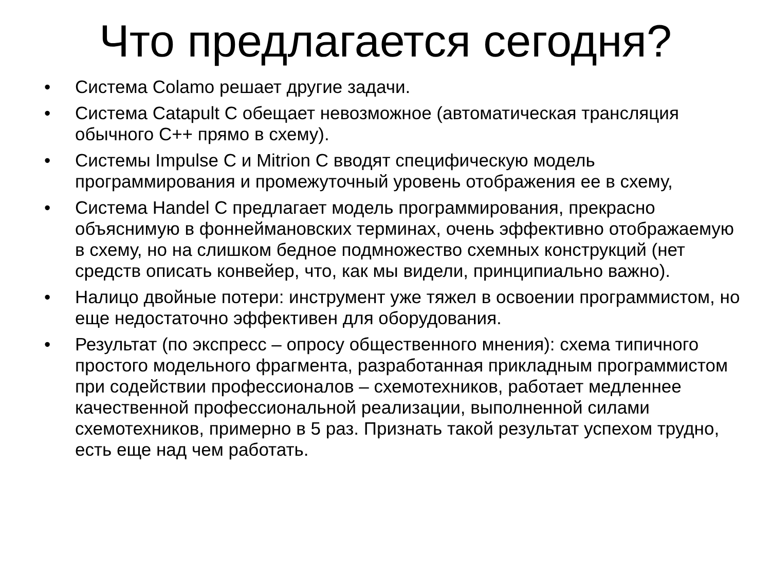Что предлагается сегодня?
• Система Colamo решает другие задачи.
• Система Catapult C обещает невозможное (автоматическая трансляция обычного С++ прямо в схему).
• Системы Impulse C и Mitrion C вводят специфическую модель программирования и промежуточный уровень отображения ее в схему,
• Система Handel C предлагает модель программирования, прекрасно объяснимую в фоннеймановских терминах, очень эффективно отображаемую в схему, но на слишком бедное подмножество схемных конструкций (нет средств описать конвейер, что, как мы видели, принципиально важно).
• Налицо двойные потери: инструмент уже тяжел в освоении программистом, но еще недостаточно эффективен для оборудования.
• Результат (по экспресс – опросу общественного мнения): схема типичного простого модельного фрагмента, разработанная прикладным программистом при содействии профессионалов – схемотехников, работает медленнее качественной профессиональной реализации, выполненной силами схемотехников, примерно в 5 раз. Признать такой результат успехом трудно, есть еще над чем работать.